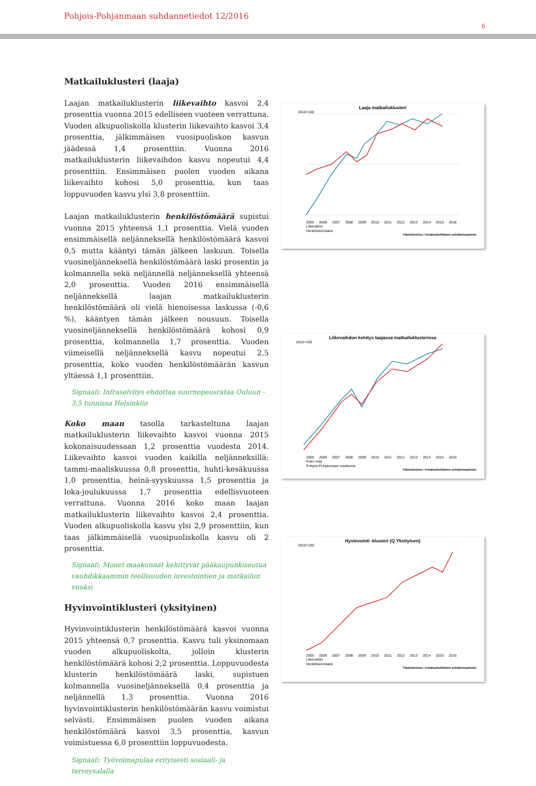Pohjois-Pohjanmaan suhdannetiedot 12/2016
6
Matkailuklusteri (laaja)
Laajan matkailuklusterin liikevaihto kasvoi 2,4 prosenttia vuonna 2015 edelliseen vuoteen verrattuna. Vuoden alkupuoliskolla klusterin liikevaihto kasvoi 3,4 prosenttia, jälkimmäisen vuosipuoliskon kasvun jäädessä 1,4 prosenttiin. Vuonna 2016 matkailuklusterin liikevaihdon kasvu nopeutui 4,4 prosenttiin. Ensimmäisen puolen vuoden aikana liikevaihto kohosi 5,0 prosenttia, kun taas loppuvuoden kasvu ylsi 3,8 prosenttiin.
Laajan matkailuklusterin henkilöstömäärä supistui vuonna 2015 yhteensä 1,1 prosenttia. Vielä vuoden ensimmäisellä neljänneksellä henkilöstömäärä kasvoi 0,5 mutta kääntyi tämän jälkeen laskuun. Toisella vuosineljänneksellä henkilöstömäärä laski prosentin ja kolmannella sekä neljännellä neljänneksellä yhteensä 2,0 prosenttia. Vuoden 2016 ensimmäisellä neljänneksellä laajan matkailuklusterin henkilöstömäärä oli vielä hienoisessa laskussa (-0,6 %), kääntyen tämän jälkeen nousuun. Toisella vuosineljänneksellä henkilöstömäärä kohosi 0,9 prosenttia, kolmannella 1,7 prosenttia. Vuoden viimeisellä neljänneksellä kasvu nopeutui 2,5 prosenttia, koko vuoden henkilöstömäärän kasvun yltäessä 1,1 prosenttiin.
Signaali: Infraselvitys ehdottaa suurnopeusrataa Ouluun - 3,5 tunnissa Helsinkiin
Koko maan tasolla tarkasteltuna laajan matkailuklusterin liikevaihto kasvoi vuonna 2015 kokonaisuudessaan 1,2 prosenttia vuodesta 2014. Liikevaihto kasvoi vuoden kaikilla neljänneksillä: tammi-maaliskuussa 0,8 prosenttia, huhti-kesäkuussa 1,0 prosenttia, heinä-syyskuussa 1,5 prosenttia ja loka-joulukuussa 1,7 prosenttia edellisvuoteen verrattuna. Vuonna 2016 koko maan laajan matkailuklusterin liikevaihto kasvoi 2,4 prosenttia. Vuoden alkupuoliskolla kasvu ylsi 2,9 prosenttiin, kun taas jälkimmäisellä vuosipuoliskolla kasvu oli 2 prosenttia.
Signaali: Monet maakunnat kehittyvät pääkaupunkiseutua vauhdikkaammin teollisuuden investointien ja matkailun vuoksi
Hyvinvointiklusteri (yksityinen)
Hyvinvointiklusterin henkilöstömäärä kasvoi vuonna 2015 yhteensä 0,7 prosenttia. Kasvu tuli yksinomaan vuoden alkupuoliskolta, jolloin klusterin henkilöstömäärä kohosi 2,2 prosenttia. Loppuvuodesta klusterin henkilöstömäärä laski, supistuen kolmannella vuosineljänneksellä 0,4 prosenttia ja neljännellä 1,3 prosenttia. Vuonna 2016 hyvinvointiklusterin henkilöstömäärän kasvu voimistui selvästi. Ensimmäisen puolen vuoden aikana henkilöstömäärä kasvoi 3,5 prosenttia, kasvun voimistuessa 6,0 prosenttiin loppuvuodesta.
Signaali: Työvoimapulaa erityisesti sosiaali- ja terveysalalla
Laaja matkailuklusteri
2010=100
2005 2006 2007 2008 2009 2010 2011 2012 2013 2014 2015 2016
Liikevaihto
Henkilöstömäärä
Tilastokeskus / Asiakaskohtainen suhdannepalvelu
Liikevaihdon kehitys laajassa matkailuklusterissa
2010=100
2005 2006 2007 2008 2009 2010 2011 2012 2013 2014 2015 2016
Koko maa
Pohjois-Pohjanmaan maakunta
Tilastokeskus / Asiakaskohtainen suhdannepalvelu
Hyvinvointi -klusteri (Q Yksityinen)
2010=100
2005 2006 2007 2008 2009 2010 2011 2012 2013 2014 2015 2016
Liikevaihto
Henkilöstömäärä
Tilastokeskus / Asiakaskohtainen suhdannepalvelu